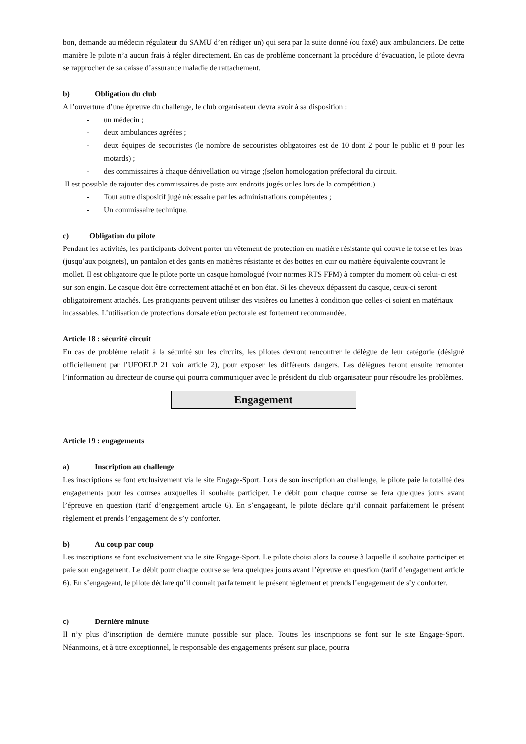bon, demande au médecin régulateur du SAMU d’en rédiger un) qui sera par la suite donné (ou faxé) aux ambulanciers. De cette manière le pilote n’a aucun frais à régler directement. En cas de problème concernant la procédure d’évacuation, le pilote devra se rapprocher de sa caisse d’assurance maladie de rattachement.
b) Obligation du club
A l’ouverture d’une épreuve du challenge, le club organisateur devra avoir à sa disposition :
- un médecin ;
- deux ambulances agréées ;
- deux équipes de secouristes (le nombre de secouristes obligatoires est de 10 dont 2 pour le public et 8 pour les motards) ;
- des commissaires à chaque dénivellation ou virage ;(selon homologation préfectoral du circuit.
Il est possible de rajouter des commissaires de piste aux endroits jugés utiles lors de la compétition.)
- Tout autre dispositif jugé nécessaire par les administrations compétentes ;
- Un commissaire technique.
c) Obligation du pilote
Pendant les activités, les participants doivent porter un vêtement de protection en matière résistante qui couvre le torse et les bras (jusqu’aux poignets), un pantalon et des gants en matières résistante et des bottes en cuir ou matière équivalente couvrant le mollet. Il est obligatoire que le pilote porte un casque homologué (voir normes RTS FFM) à compter du moment où celui-ci est sur son engin. Le casque doit être correctement attaché et en bon état. Si les cheveux dépassent du casque, ceux-ci seront obligatoirement attachés. Les pratiquants peuvent utiliser des visières ou lunettes à condition que celles-ci soient en matériaux incassables. L’utilisation de protections dorsale et/ou pectorale est fortement recommandée.
Article 18 : sécurité circuit
En cas de problème relatif à la sécurité sur les circuits, les pilotes devront rencontrer le délègue de leur catégorie (désigné officiellement par l’UFOELP 21 voir article 2), pour exposer les différents dangers. Les délègues feront ensuite remonter l’information au directeur de course qui pourra communiquer avec le président du club organisateur pour résoudre les problèmes.
Engagement
Article 19 : engagements
a) Inscription au challenge
Les inscriptions se font exclusivement via le site Engage-Sport. Lors de son inscription au challenge, le pilote paie la totalité des engagements pour les courses auxquelles il souhaite participer. Le débit pour chaque course se fera quelques jours avant l’épreuve en question (tarif d’engagement article 6). En s’engageant, le pilote déclare qu’il connait parfaitement le présent règlement et prends l’engagement de s’y conforter.
b) Au coup par coup
Les inscriptions se font exclusivement via le site Engage-Sport. Le pilote choisi alors la course à laquelle il souhaite participer et paie son engagement. Le débit pour chaque course se fera quelques jours avant l’épreuve en question (tarif d’engagement article 6). En s’engageant, le pilote déclare qu’il connait parfaitement le présent règlement et prends l’engagement de s’y conforter.
c) Dernière minute
Il n’y plus d’inscription de dernière minute possible sur place. Toutes les inscriptions se font sur le site Engage-Sport. Néanmoins, et à titre exceptionnel, le responsable des engagements présent sur place, pourra